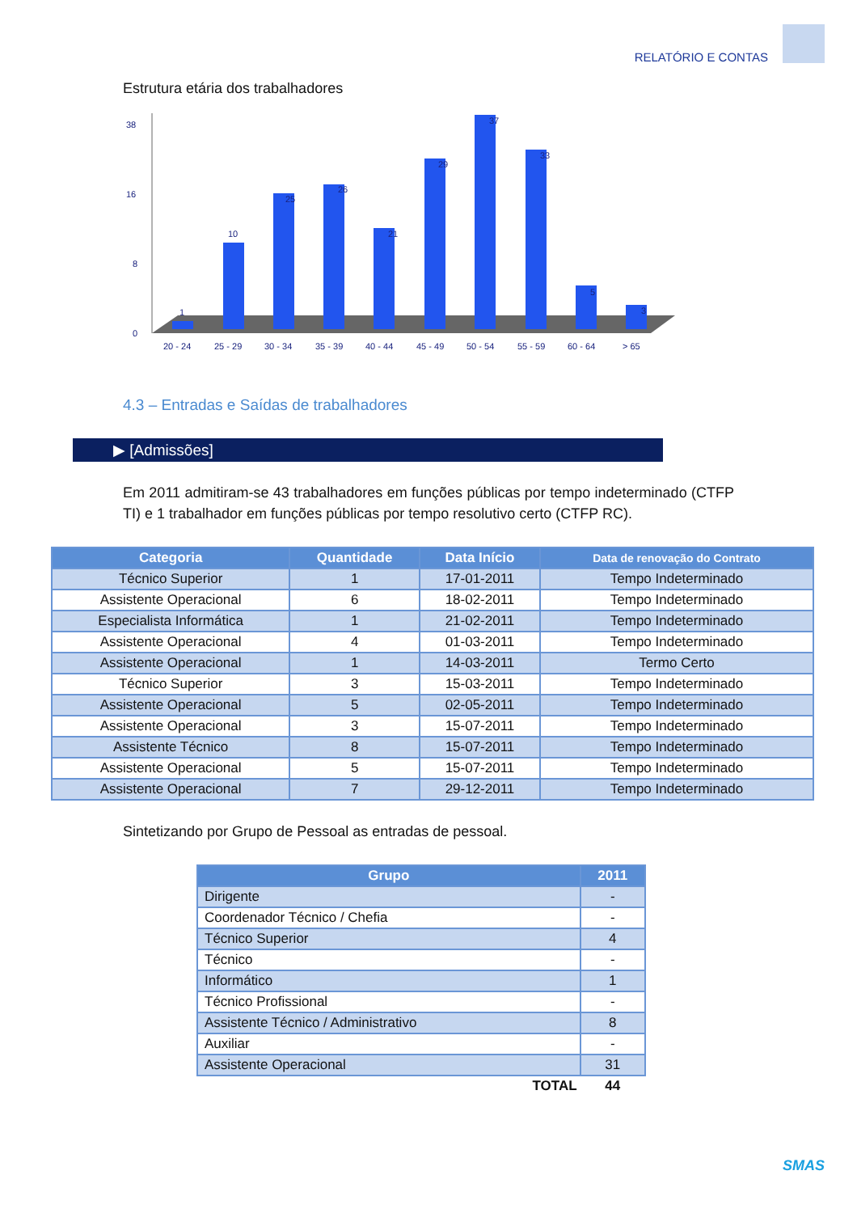RELATÓRIO E CONTAS
Estrutura etária dos trabalhadores
0
8
16
38
1
10
25
26
21
29
37
33
5
3
20 - 24
25 - 29
30 - 34
35 - 39
40 - 44
45 - 49
50 - 54
55 - 59
60 - 64
> 65
4.3 – Entradas e Saídas de trabalhadores
▶ [Admissões]
Em 2011 admitiram-se 43 trabalhadores em funções públicas por tempo indeterminado (CTFP TI) e 1 trabalhador em funções públicas por tempo resolutivo certo (CTFP RC).
| Categoria | Quantidade | Data Início | Data de renovação do Contrato |
| --- | --- | --- | --- |
| Técnico Superior | 1 | 17-01-2011 | Tempo Indeterminado |
| Assistente Operacional | 6 | 18-02-2011 | Tempo Indeterminado |
| Especialista Informática | 1 | 21-02-2011 | Tempo Indeterminado |
| Assistente Operacional | 4 | 01-03-2011 | Tempo Indeterminado |
| Assistente Operacional | 1 | 14-03-2011 | Termo Certo |
| Técnico Superior | 3 | 15-03-2011 | Tempo Indeterminado |
| Assistente Operacional | 5 | 02-05-2011 | Tempo Indeterminado |
| Assistente Operacional | 3 | 15-07-2011 | Tempo Indeterminado |
| Assistente Técnico | 8 | 15-07-2011 | Tempo Indeterminado |
| Assistente Operacional | 5 | 15-07-2011 | Tempo Indeterminado |
| Assistente Operacional | 7 | 29-12-2011 | Tempo Indeterminado |
Sintetizando por Grupo de Pessoal as entradas de pessoal.
| Grupo | 2011 |
| --- | --- |
| Dirigente | - |
| Coordenador Técnico / Chefia | - |
| Técnico Superior | 4 |
| Técnico | - |
| Informático | 1 |
| Técnico Profissional | - |
| Assistente Técnico / Administrativo | 8 |
| Auxiliar | - |
| Assistente Operacional | 31 |
| TOTAL | 44 |
SMAS